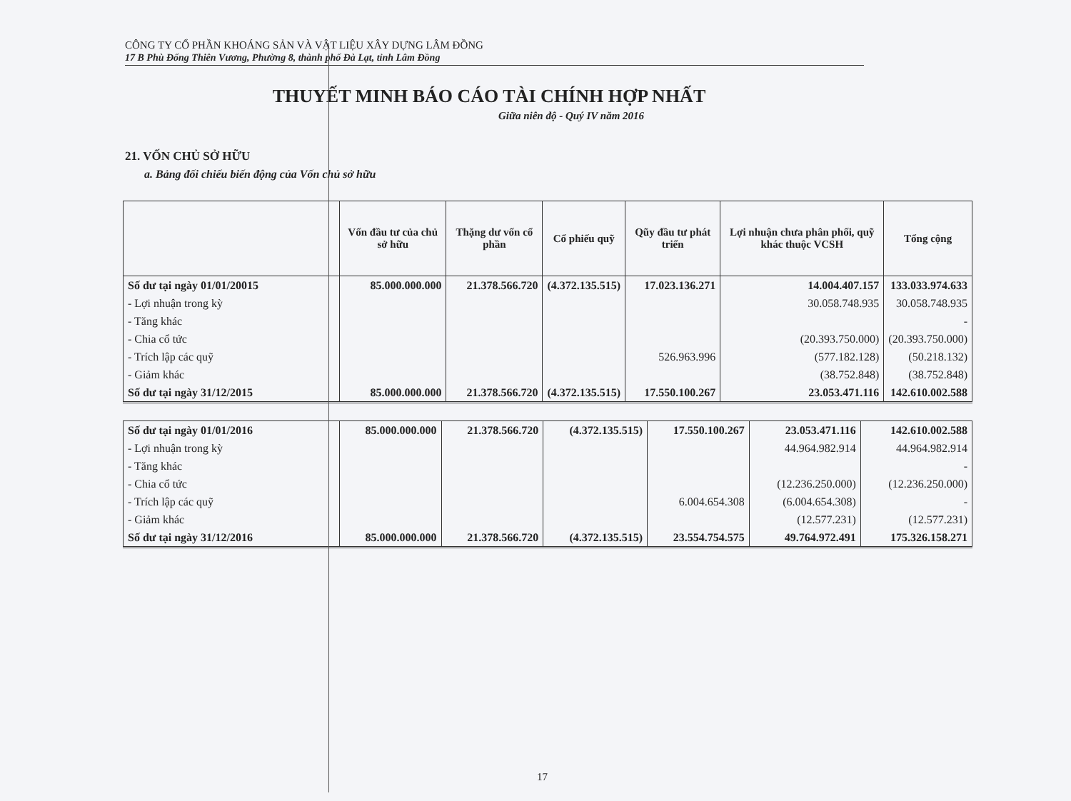CÔNG TY CỔ PHẦN KHOÁNG SẢN VÀ VẬT LIỆU XÂY DỰNG LÂM ĐỒNG
17 B Phù Đổng Thiên Vương, Phường 8, thành phố Đà Lạt, tỉnh Lâm Đồng
THUYẾT MINH BÁO CÁO TÀI CHÍNH HỢP NHẤT
Giữa niên độ - Quý IV năm 2016
21. VỐN CHỦ SỞ HỮU
a. Bảng đối chiếu biến động của Vốn chủ sở hữu
| | Vốn đầu tư của chủ sở hữu | Thặng dư vốn cổ phần | Cổ phiếu quỹ | Qũy đầu tư phát triển | Lợi nhuận chưa phân phối, quỹ khác thuộc VCSH | Tổng cộng |
| --- | --- | --- | --- | --- | --- | --- |
| Số dư tại ngày 01/01/20015 | 85.000.000.000 | 21.378.566.720 | (4.372.135.515) | 17.023.136.271 | 14.004.407.157 | 133.033.974.633 |
| - Lợi nhuận trong kỳ | | | | | 30.058.748.935 | 30.058.748.935 |
| - Tăng khác | | | | | | - |
| - Chia cổ tức | | | | | (20.393.750.000) | (20.393.750.000) |
| - Trích lập các quỹ | | | | 526.963.996 | (577.182.128) | (50.218.132) |
| - Giảm khác | | | | | (38.752.848) | (38.752.848) |
| Số dư tại ngày 31/12/2015 | 85.000.000.000 | 21.378.566.720 | (4.372.135.515) | 17.550.100.267 | 23.053.471.116 | 142.610.002.588 |
| Số dư tại ngày 01/01/2016 | 85.000.000.000 | 21.378.566.720 | (4.372.135.515) | 17.550.100.267 | 23.053.471.116 | 142.610.002.588 |
| - Lợi nhuận trong kỳ | | | | | 44.964.982.914 | 44.964.982.914 |
| - Tăng khác | | | | | | - |
| - Chia cổ tức | | | | | (12.236.250.000) | (12.236.250.000) |
| - Trích lập các quỹ | | | | 6.004.654.308 | (6.004.654.308) | - |
| - Giảm khác | | | | | (12.577.231) | (12.577.231) |
| Số dư tại ngày 31/12/2016 | 85.000.000.000 | 21.378.566.720 | (4.372.135.515) | 23.554.754.575 | 49.764.972.491 | 175.326.158.271 |
17